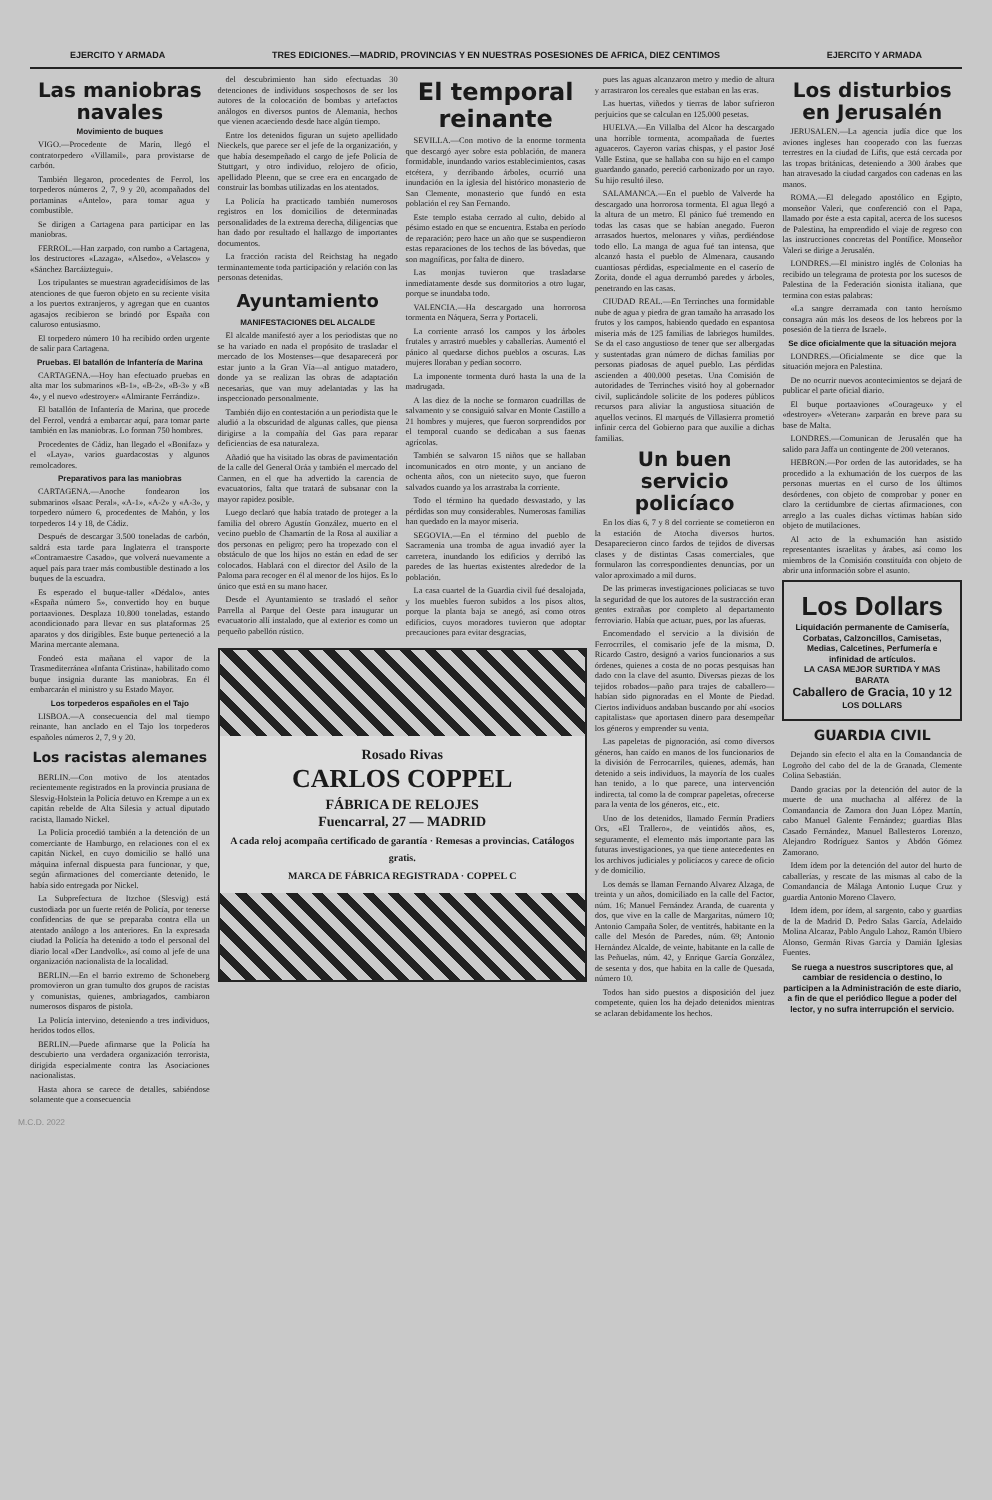EJERCITO Y ARMADA TRES EDICIONES.—MADRID, PROVINCIAS Y EN NUESTRAS POSESIONES DE AFRICA, DIEZ CENTIMOS EJERCITO Y ARMADA
Las maniobras navales
Movimiento de buques
VIGO.—Procedente de Marín, llegó el contratorpedero «Villamil», para provistarse de carbón.
También llegaron, procedentes de Ferrol, los torpederos números 2, 7, 9 y 20, acompañados del portaminas «Antelo», para tomar agua y combustible.
Se dirigen a Cartagena para participar en las maniobras.
FERROL.—Han zarpado, con rumbo a Cartagena, los destructores «Lazaga», «Alsedo», «Velasco» y «Sánchez Barcáiztegui».
Los tripulantes se muestran agradecidísimos de las atenciones de que fueron objeto en su reciente visita a los puertos extranjeros, y agregan que en cuantos agasajos recibieron se brindó por España con caluroso entusiasmo.
El torpedero número 10 ha recibido orden urgente de salir para Cartagena.
Pruebas. El batallón de Infantería de Marina
CARTAGENA.—Hoy han efectuado pruebas en alta mar los submarinos «B-1», «B-2», «B-3» y «B 4», y el nuevo «destroyer» «Almirante Ferrándiz».
El batallón de Infantería de Marina, que procede del Ferrol, vendrá a embarcar aquí, para tomar parte también en las maniobras. Lo forman 750 hombres.
Procedentes de Cádiz, han llegado el «Bonifaz» y el «Laya», varios guardacostas y algunos remolcadores.
Preparativos para las maniobras
CARTAGENA.—Anoche fondearon los submarinos «Isaac Peral», «A-1», «A-2» y «A-3», y torpedero número 6, procedentes de Mahón, y los torpederos 14 y 18, de Cádiz.
Después de descargar 3.500 toneladas de carbón, saldrá esta tarde para Inglaterra el transporte «Contramaestre Casado», que volverá nuevamente a aquel país para traer más combustible destinado a los buques de la escuadra.
Es esperado el buque-taller «Dédalo», antes «España número 5», convertido hoy en buque portaaviones. Desplaza 10.800 toneladas, estando acondicionado para llevar en sus plataformas 25 aparatos y dos dirigibles. Este buque perteneció a la Marina mercante alemana.
Fondeó esta mañana el vapor de la Trasmediterránea «Infanta Cristina», habilitado como buque insignia durante las maniobras. En él embarcarán el ministro y su Estado Mayor.
Los torpederos españoles en el Tajo
LISBOA.—A consecuencia del mal tiempo reinante, han anclado en el Tajo los torpederos españoles números 2, 7, 9 y 20.
Los racistas alemanes
BERLIN.—Con motivo de los atentados recientemente registrados en la provincia prusiana de Slesvig-Holstein la Policía detuvo en Krempe a un ex capitán rebelde de Alta Silesia y actual diputado racista, llamado Nickel.
La Policía procedió también a la detención de un comerciante de Hamburgo, en relaciones con el ex capitán Nickel, en cuyo domicilio se halló una máquina infernal dispuesta para funcionar, y que, según afirmaciones del comerciante detenido, le había sido entregada por Nickel.
La Subprefectura de Itzchoe (Slesvig) está custodiada por un fuerte retén de Policía, por tenerse confidencias de que se preparaba contra ella un atentado análogo a los anteriores. En la expresada ciudad la Policía ha detenido a todo el personal del diario local «Der Landvolk», así como al jefe de una organización nacionalista de la localidad.
BERLIN.—En el barrio extremo de Schoneberg promovieron un gran tumulto dos grupos de racistas y comunistas, quienes, ambriagados, cambiaron numerosos disparos de pistola.
La Policía intervino, deteniendo a tres individuos, heridos todos ellos.
BERLIN.—Puede afirmarse que la Policía ha descubierto una verdadera organización terrorista, dirigida especialmente contra las Asociaciones nacionalistas.
Hasta ahora se carece de detalles, sabiéndose solamente que a consecuencia
del descubrimiento han sido efectuadas 30 detenciones de individuos sospechosos de ser los autores de la colocación de bombas y artefactos análogos en diversos puntos de Alemania, hechos que vienen acaeciendo desde hace algún tiempo.
Entre los detenidos figuran un sujeto apellidado Nieckels, que parece ser el jefe de la organización, y que había desempeñado el cargo de jefe Policía de Stuttgart, y otro individuo, relojero de oficio, apellidado Pleenn, que se cree era en encargado de construir las bombas utilizadas en los atentados.
La Policía ha practicado también numerosos registros en los domicilios de determinadas personalidades de la extrema derecha, diligencias que han dado por resultado el hallazgo de importantes documentos.
La fracción racista del Reichstag ha negado terminantemente toda participación y relación con las personas detenidas.
Ayuntamiento
MANIFESTACIONES DEL ALCALDE
El alcalde manifestó ayer a los periodistas que no se ha variado en nada el propósito de trasladar el mercado de los Mostenses—que desaparecerá por estar junto a la Gran Vía—al antiguo matadero, donde ya se realizan las obras de adaptación necesarias, que van muy adelantadas y las ha inspeccionado personalmente.
También dijo en contestación a un periodista que le aludió a la obscuridad de algunas calles, que piensa dirigirse a la compañía del Gas para reparar deficiencias de esa naturaleza.
Añadió que ha visitado las obras de pavimentación de la calle del General Oráa y también el mercado del Carmen, en el que ha advertido la carencia de evacuatorios, falta que tratará de subsanar con la mayor rapidez posible.
Luego declaró que había tratado de proteger a la familia del obrero Agustín González, muerto en el vecino pueblo de Chamartín de la Rosa al auxiliar a dos personas en peligro; pero ha tropezado con el obstáculo de que los hijos no están en edad de ser colocados. Hablará con el director del Asilo de la Paloma para recoger en él al menor de los hijos. Es lo único que está en su mano hacer.
Desde el Ayuntamiento se trasladó el señor Parrella al Parque del Oeste para inaugurar un evacuatorio allí instalado, que al exterior es como un pequeño pabellón rústico.
El temporal reinante
SEVILLA.—Con motivo de la enorme tormenta que descargó ayer sobre esta población, de manera formidable, inundando varios establecimientos, casas etcétera, y derribando árboles, ocurrió una inundación en la iglesia del histórico monasterio de San Clemente, monasterio que fundó en esta población el rey San Fernando.
Este templo estaba cerrado al culto, debido al pésimo estado en que se encuentra. Estaba en período de reparación; pero hace un año que se suspendieron estas reparaciones de los techos de las bóvedas, que son magníficas, por falta de dinero.
Las monjas tuvieron que trasladarse inmediatamente desde sus dormitorios a otro lugar, porque se inundaba todo.
VALENCIA.—Ha descargado una horrorosa tormenta en Náquera, Serra y Portaceli.
La corriente arrasó los campos y los árboles frutales y arrastró muebles y caballerías. Aumentó el pánico al quedarse dichos pueblos a oscuras. Las mujeres lloraban y pedían socorro.
La imponente tormenta duró hasta la una de la madrugada.
A las diez de la noche se formaron cuadrillas de salvamento y se consiguió salvar en Monte Castillo a 21 hombres y mujeres, que fueron sorprendidos por el temporal cuando se dedicaban a sus faenas agrícolas.
También se salvaron 15 niños que se hallaban incomunicados en otro monte, y un anciano de ochenta años, con un nietecito suyo, que fueron salvados cuando ya los arrastraba la corriente.
Todo el término ha quedado desvastado, y las pérdidas son muy considerables. Numerosas familias han quedado en la mayor miseria.
SEGOVIA.—En el término del pueblo de Sacramenia una tromba de agua invadió ayer la carretera, inundando los edificios y derribó las paredes de las huertas existentes alrededor de la población.
La casa cuartel de la Guardia civil fué desalojada, y los muebles fueron subidos a los pisos altos, porque la planta baja se anegó, así como otros edificios, cuyos moradores tuvieron que adoptar precauciones para evitar desgracias,
Rosado Rivas
CARLOS COPPEL
FÁBRICA DE RELOJES
Fuencarral, 27 — MADRID
A cada reloj acompaña certificado de garantía · Remesas a provincias. Catálogos gratis.
MARCA DE FÁBRICA REGISTRADA · COPPEL C
pues las aguas alcanzaron metro y medio de altura y arrastraron los cereales que estaban en las eras.
Las huertas, viñedos y tierras de labor sufrieron perjuicios que se calculan en 125.000 pesetas.
HUELVA.—En Villalba del Alcor ha descargado una horrible tormenta, acompañada de fuertes aguaceros. Cayeron varias chispas, y el pastor José Valle Estina, que se hallaba con su hijo en el campo guardando ganado, pereció carbonizado por un rayo. Su hijo resultó ileso.
SALAMANCA.—En el pueblo de Valverde ha descargado una horrorosa tormenta. El agua llegó a la altura de un metro. El pánico fué tremendo en todas las casas que se habían anegado. Fueron arrasados huertos, melonares y viñas, perdiéndose todo ello. La manga de agua fué tan intensa, que alcanzó hasta el pueblo de Almenara, causando cuantiosas pérdidas, especialmente en el caserío de Zorita, donde el agua derrumbó paredes y árboles, penetrando en las casas.
CIUDAD REAL.—En Terrinches una formidable nube de agua y piedra de gran tamaño ha arrasado los frutos y los campos, habiendo quedado en espantosa miseria más de 125 familias de labriegos humildes. Se da el caso angustioso de tener que ser albergadas y sustentadas gran número de dichas familias por personas piadosas de aquel pueblo. Las pérdidas ascienden a 400.000 pesetas. Una Comisión de autoridades de Terrinches visitó hoy al gobernador civil, suplicándole solicite de los poderes públicos recursos para aliviar la angustiosa situación de aquellos vecinos. El marqués de Villasierra prometió infinir cerca del Gobierno para que auxilie a dichas familias.
Un buen servicio policíaco
En los días 6, 7 y 8 del corriente se cometieron en la estación de Atocha diversos hurtos. Desaparecieron cinco fardos de tejidos de diversas clases y de distintas Casas comerciales, que formularon las correspondientes denuncias, por un valor aproximado a mil duros.
De las primeras investigaciones policiacas se tuvo la seguridad de que los autores de la sustracción eran gentes extrañas por completo al departamento ferroviario. Había que actuar, pues, por las afueras.
Encomendado el servicio a la división de Ferrocrriles, el comisario jefe de la misma, D. Ricardo Castro, designó a varios funcionarios a sus órdenes, quienes a costa de no pocas pesquisas han dado con la clave del asunto. Diversas piezas de los tejidos robados—paño para trajes de caballero—habían sido pignoradas en el Monte de Piedad. Ciertos individuos andaban buscando por ahí «socios capitalistas» que aportasen dinero para desempeñar los géneros y emprender su venta.
Las papeletas de pignoración, así como diversos géneros, han caído en manos de los funcionarios de la división de Ferrocarriles, quienes, además, han detenido a seis individuos, la mayoría de los cuales han tenido, a lo que parece, una intervención indirecta, tal como la de comprar papeletas, ofrecerse para la venta de los géneros, etc., etc.
Uno de los detenidos, llamado Fermín Pradiers Ors, «El Trallero», de veintidós años, es, seguramente, el elemento más importante para las futuras investigaciones, ya que tiene antecedentes en los archivos judiciales y policíacos y carece de oficio y de domicilio.
Los demás se llaman Fernando Alvarez Alzaga, de treinta y un años, domiciliado en la calle del Factor, núm. 16; Manuel Fernández Aranda, de cuarenta y dos, que vive en la calle de Margaritas, número 10; Antonio Campaña Soler, de ventitrés, habitante en la calle del Mesón de Paredes, núm. 69; Antonio Hernández Alcalde, de veinte, habitante en la calle de las Peñuelas, núm. 42, y Enrique García González, de sesenta y dos, que habita en la calle de Quesada, número 10.
Todos han sido puestos a disposición del juez competente, quien los ha dejado detenidos mientras se aclaran debidamente los hechos.
Los disturbios en Jerusalén
JERUSALEN.—La agencia judía dice que los aviones ingleses han cooperado con las fuerzas terrestres en la ciudad de Lifts, que está cercada por las tropas británicas, deteniendo a 300 árabes que han atravesado la ciudad cargados con cadenas en las manos.
ROMA.—El delegado apostólico en Egipto, monseñor Valeri, que conferenció con el Papa, llamado por éste a esta capital, acerca de los sucesos de Palestina, ha emprendido el viaje de regreso con las instrucciones concretas del Pontífice. Monseñor Valeri se dirige a Jerusalén.
LONDRES.—El ministro inglés de Colonias ha recibido un telegrama de protesta por los sucesos de Palestina de la Federación sionista italiana, que termina con estas palabras:
«La sangre derramada con tanto heroísmo consagra aún más los deseos de los hebreos por la posesión de la tierra de Israel».
Se dice oficialmente que la situación mejora
LONDRES.—Oficialmente se dice que la situación mejora en Palestina.
De no ocurrir nuevos acontecimientos se dejará de publicar el parte oficial diario.
El buque portaaviones «Courageux» y el «destroyer» «Veteran» zarparán en breve para su base de Malta.
LONDRES.—Comunican de Jerusalén que ha salido para Jaffa un contingente de 200 veteranos.
HEBRON.—Por orden de las autoridades, se ha procedido a la exhumación de los cuerpos de las personas muertas en el curso de los últimos desórdenes, con objeto de comprobar y poner en claro la certidumbre de ciertas afirmaciones, con arreglo a las cuales dichas víctimas habían sido objeto de mutilaciones.
Al acto de la exhumación han asistido representantes israelitas y árabes, así como los miembros de la Comisión constituída con objeto de abrir una información sobre el asunto.
Los Dollars
Liquidación permanente de Camisería, Corbatas, Calzoncillos, Camisetas, Medias, Calcetines, Perfumería e infinidad de artículos.
LA CASA MEJOR SURTIDA Y MAS BARATA
Caballero de Gracia, 10 y 12
LOS DOLLARS
GUARDIA CIVIL
Dejando sin efecto el alta en la Comandancia de Logroño del cabo del de la de Granada, Clemente Colina Sebastián.
Dando gracias por la detención del autor de la muerte de una muchacha al alférez de la Comandancia de Zamora don Juan López Martín, cabo Manuel Galente Fernández; guardias Blas Casado Fernández, Manuel Ballesteros Lorenzo, Alejandro Rodríguez Santos y Abdón Gómez Zamorano.
Idem ídem por la detención del autor del hurto de caballerías, y rescate de las mismas al cabo de la Comandancia de Málaga Antonio Luque Cruz y guardia Antonio Moreno Clavero.
Idem ídem, por ídem, al sargento, cabo y guardias de la de Madrid D. Pedro Salas García, Adelaido Molina Alcaraz, Pablo Angulo Lahoz, Ramón Ubiero Alonso, Germán Rivas García y Damián Iglesias Fuentes.
Se ruega a nuestros suscriptores que, al cambiar de residencia o destino, lo participen a la Administración de este diario, a fin de que el periódico llegue a poder del lector, y no sufra interrupción el servicio.
M.C.D. 2022